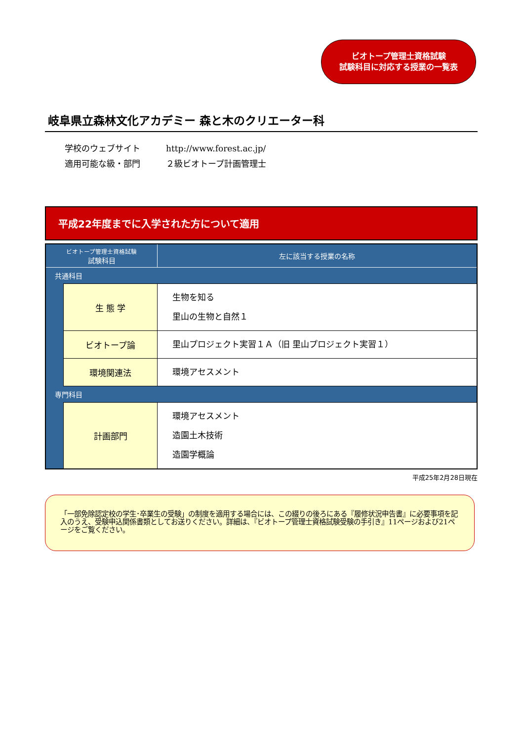ビオトープ管理士資格試験
試験科目に対応する授業の一覧表
岐阜県立森林文化アカデミー 森と木のクリエーター科
学校のウェブサイト http://www.forest.ac.jp/
適用可能な級・部門 ２級ビオトープ計画管理士
平成22年度までに入学された方について適用
| ビオトープ管理士資格試験 試験科目 | | 左に該当する授業の名称 |
| --- | --- | --- |
| 共通科目 | | |
| | 生 態 学 | 生物を知る 里山の生物と自然１ |
| | ビオトープ論 | 里山プロジェクト実習１Ａ（旧 里山プロジェクト実習１） |
| | 環境関連法 | 環境アセスメント |
| 専門科目 | | |
| | 計画部門 | 環境アセスメント 造園土木技術 造園学概論 |
平成25年2月28日現在
「一部免除認定校の学生･卒業生の受験」の制度を適用する場合には、この綴りの後ろにある『履修状況申告書』に必要事項を記入のうえ、受験申込関係書類としてお送りください。詳細は、『ビオトープ管理士資格試験受験の手引き』11ページおよび21ページをご覧ください。